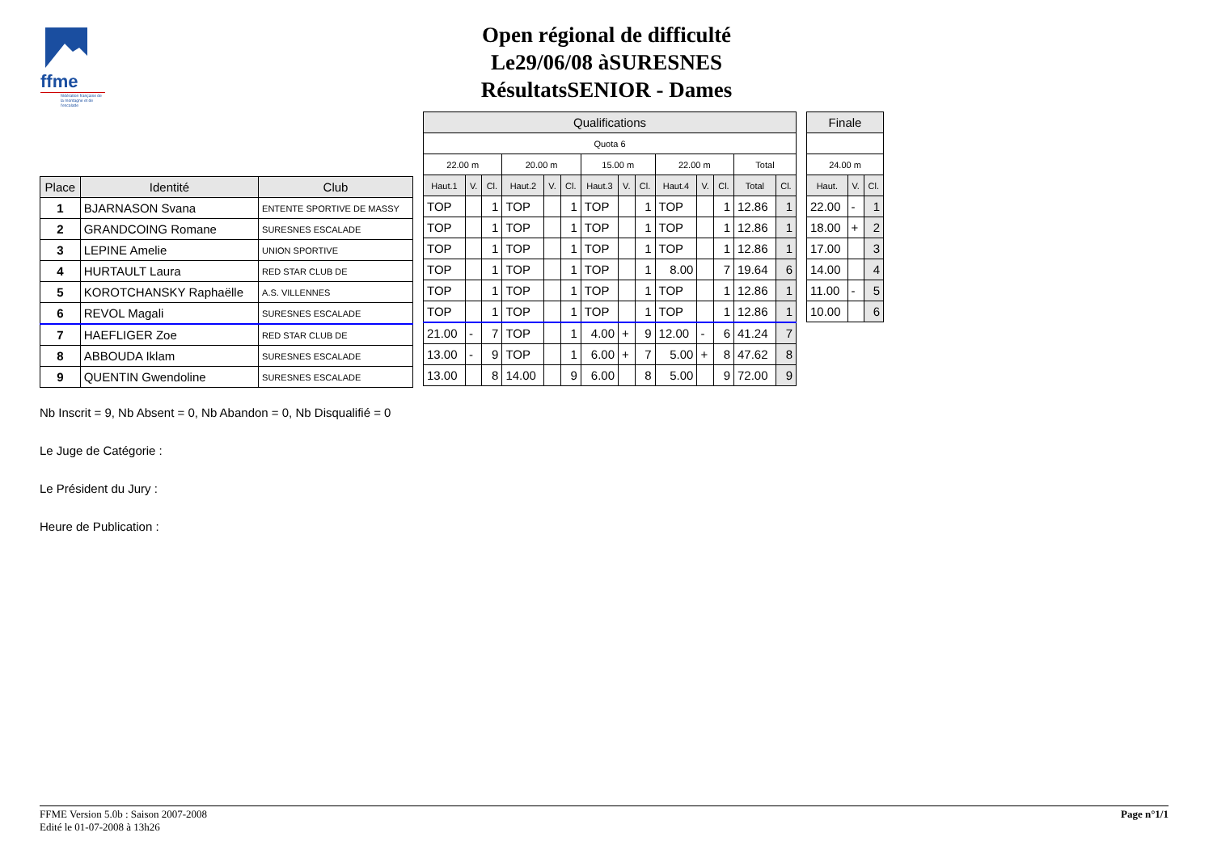ffme
fédération française de la montagne et de l'escalade
Open régional de difficulté
Le29/06/08 àSURESNES
RésultatsSENIOR - Dames
| Place | Identité | Club |
| --- | --- | --- |
| 1 | BJARNASON Svana | ENTENTE SPORTIVE DE MASSY |
| 2 | GRANDCOING Romane | SURESNES ESCALADE |
| 3 | LEPINE Amelie | UNION SPORTIVE |
| 4 | HURTAULT Laura | RED STAR CLUB DE |
| 5 | KOROTCHANSKY Raphaëlle | A.S. VILLENNES |
| 6 | REVOL Magali | SURESNES ESCALADE |
| 7 | HAEFLIGER Zoe | RED STAR CLUB DE |
| 8 | ABBOUDA Iklam | SURESNES ESCALADE |
| 9 | QUENTIN Gwendoline | SURESNES ESCALADE |
| Qualifications | | | | | | | | | | | | | |
| --- | --- | --- | --- | --- | --- | --- | --- | --- | --- | --- | --- | --- | --- |
| Quota 6 | | | | | | | | | | | | | |
| 22.00 m | | | 20.00 m | | | 15.00 m | | | 22.00 m | | | Total | |
| Haut.1 | V. | Cl. | Haut.2 | V. | Cl. | Haut.3 | V. | Cl. | Haut.4 | V. | Cl. | Total | Cl. |
| TOP | | 1 | TOP | | 1 | TOP | | 1 | TOP | | 1 | 12.86 | 1 |
| TOP | | 1 | TOP | | 1 | TOP | | 1 | TOP | | 1 | 12.86 | 1 |
| TOP | | 1 | TOP | | 1 | TOP | | 1 | TOP | | 1 | 12.86 | 1 |
| TOP | | 1 | TOP | | 1 | TOP | | 1 | 8.00 | | 7 | 19.64 | 6 |
| TOP | | 1 | TOP | | 1 | TOP | | 1 | TOP | | 1 | 12.86 | 1 |
| TOP | | 1 | TOP | | 1 | TOP | | 1 | TOP | | 1 | 12.86 | 1 |
| 21.00 | - | 7 | TOP | | 1 | 4.00 | + | 9 | 12.00 | - | 6 | 41.24 | 7 |
| 13.00 | - | 9 | TOP | | 1 | 6.00 | + | 7 | 5.00 | + | 8 | 47.62 | 8 |
| 13.00 | | 8 | 14.00 | | 9 | 6.00 | | 8 | 5.00 | | 9 | 72.00 | 9 |
| Finale | | |
| --- | --- | --- |
| 24.00 m | | |
| Haut. | V. | Cl. |
| 22.00 | - | 1 |
| 18.00 | + | 2 |
| 17.00 | | 3 |
| 14.00 | | 4 |
| 11.00 | - | 5 |
| 10.00 | | 6 |
Nb Inscrit = 9, Nb Absent = 0, Nb Abandon = 0, Nb Disqualifié = 0
Le Juge de Catégorie :
Le Président du Jury :
Heure de Publication :
FFME Version 5.0b : Saison 2007-2008
Edité le 01-07-2008 à 13h26
Page n°1/1